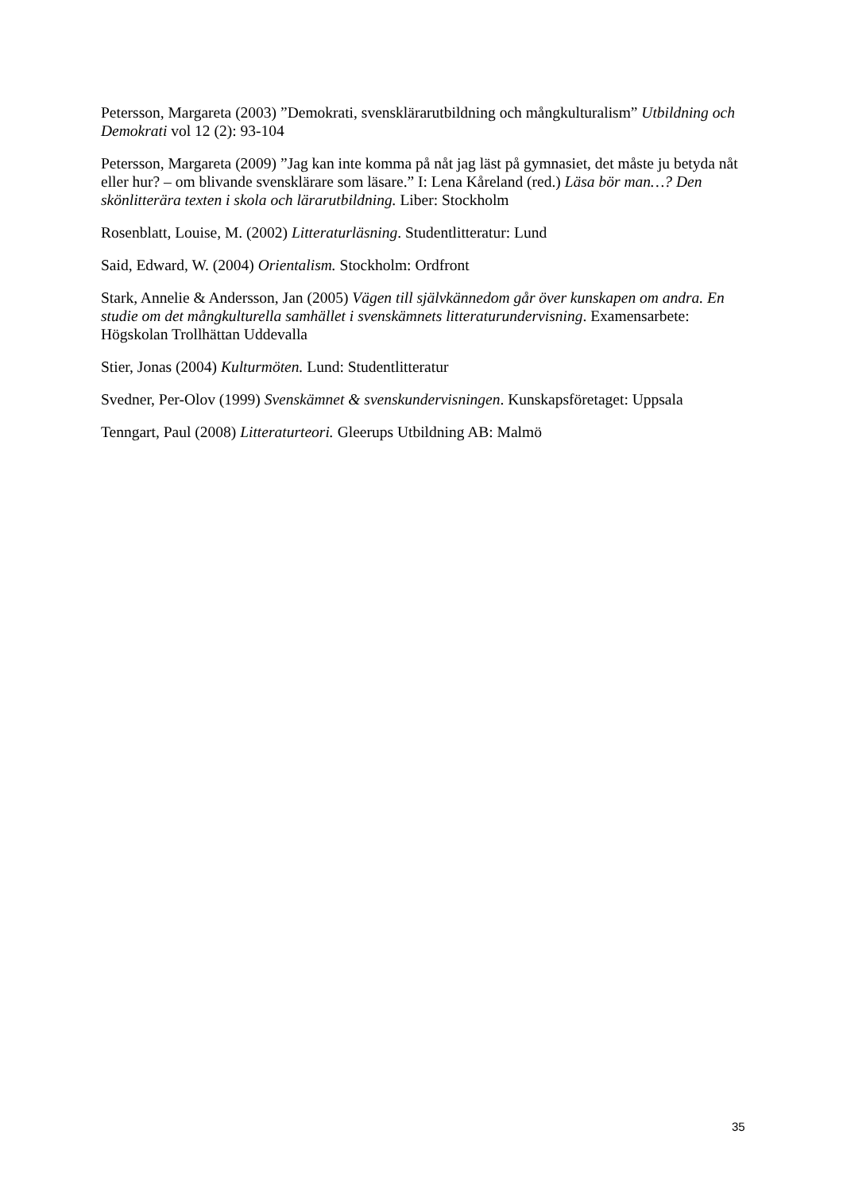Petersson, Margareta (2003) ”Demokrati, svensklärarutbildning och mångkulturalism” Utbildning och Demokrati vol 12 (2): 93-104
Petersson, Margareta (2009) ”Jag kan inte komma på nåt jag läst på gymnasiet, det måste ju betyda nåt eller hur? – om blivande svensklärare som läsare.” I: Lena Kåreland (red.) Läsa bör man…? Den skönlitterära texten i skola och lärarutbildning. Liber: Stockholm
Rosenblatt, Louise, M. (2002) Litteraturläsning. Studentlitteratur: Lund
Said, Edward, W. (2004) Orientalism. Stockholm: Ordfront
Stark, Annelie & Andersson, Jan (2005) Vägen till självkännedom går över kunskapen om andra. En studie om det mångkulturella samhället i svenskämnets litteraturundervisning. Examensarbete: Högskolan Trollhättan Uddevalla
Stier, Jonas (2004) Kulturmöten. Lund: Studentlitteratur
Svedner, Per-Olov (1999) Svenskämnet & svenskundervisningen. Kunskapsföretaget: Uppsala
Tenngart, Paul (2008) Litteraturteori. Gleerups Utbildning AB: Malmö
35